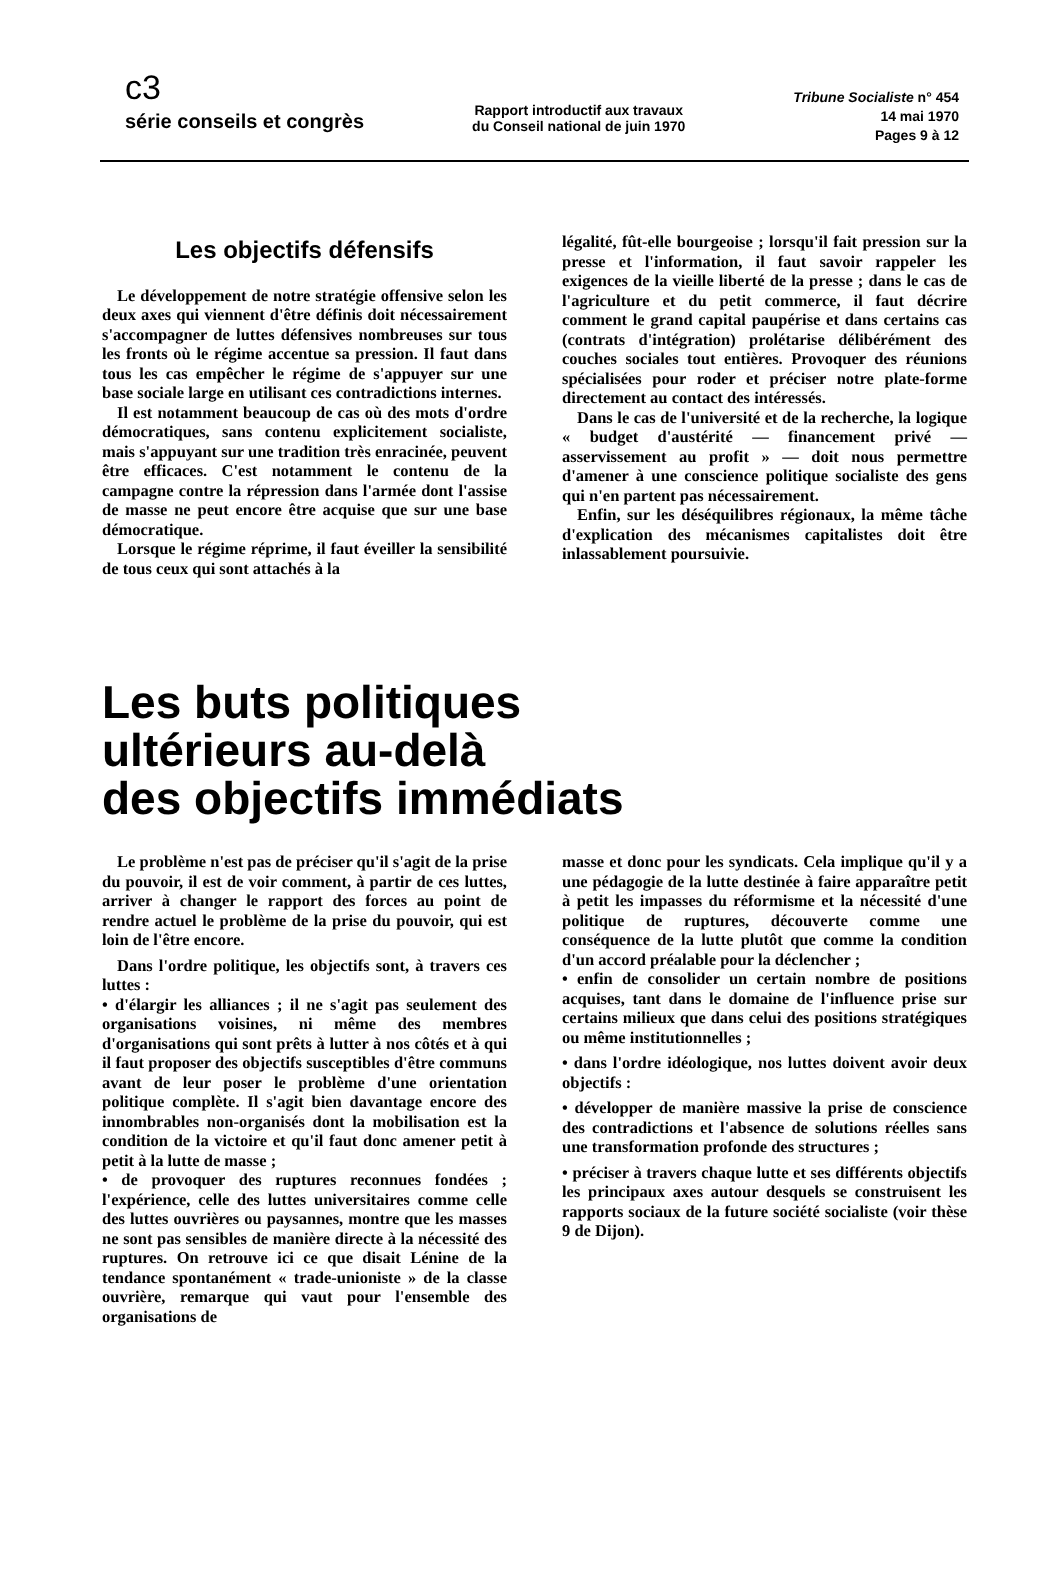c3
série conseils et congrès
Rapport introductif aux travaux
du Conseil national de juin 1970
Tribune Socialiste n° 454
14 mai 1970
Pages 9 à 12
Les objectifs défensifs
Le développement de notre stratégie offensive selon les deux axes qui viennent d'être définis doit nécessairement s'accompagner de luttes défensives nombreuses sur tous les fronts où le régime accentue sa pression. Il faut dans tous les cas empêcher le régime de s'appuyer sur une base sociale large en utilisant ces contradictions internes.
Il est notamment beaucoup de cas où des mots d'ordre démocratiques, sans contenu explicitement socialiste, mais s'appuyant sur une tradition très enracinée, peuvent être efficaces. C'est notamment le contenu de la campagne contre la répression dans l'armée dont l'assise de masse ne peut encore être acquise que sur une base démocratique.
Lorsque le régime réprime, il faut éveiller la sensibilité de tous ceux qui sont attachés à la
légalité, fût-elle bourgeoise ; lorsqu'il fait pression sur la presse et l'information, il faut savoir rappeler les exigences de la vieille liberté de la presse ; dans le cas de l'agriculture et du petit commerce, il faut décrire comment le grand capital paupérise et dans certains cas (contrats d'intégration) prolétarise délibérément des couches sociales tout entières. Provoquer des réunions spécialisées pour roder et préciser notre plate-forme directement au contact des intéressés.
Dans le cas de l'université et de la recherche, la logique « budget d'austérité — financement privé — asservissement au profit » — doit nous permettre d'amener à une conscience politique socialiste des gens qui n'en partent pas nécessairement.
Enfin, sur les déséquilibres régionaux, la même tâche d'explication des mécanismes capitalistes doit être inlassablement poursuivie.
Les buts politiques
ultérieurs au-delà
des objectifs immédiats
Le problème n'est pas de préciser qu'il s'agit de la prise du pouvoir, il est de voir comment, à partir de ces luttes, arriver à changer le rapport des forces au point de rendre actuel le problème de la prise du pouvoir, qui est loin de l'être encore.
Dans l'ordre politique, les objectifs sont, à travers ces luttes :
• d'élargir les alliances ; il ne s'agit pas seulement des organisations voisines, ni même des membres d'organisations qui sont prêts à lutter à nos côtés et à qui il faut proposer des objectifs susceptibles d'être communs avant de leur poser le problème d'une orientation politique complète. Il s'agit bien davantage encore des innombrables non-organisés dont la mobilisation est la condition de la victoire et qu'il faut donc amener petit à petit à la lutte de masse ;
• de provoquer des ruptures reconnues fondées ; l'expérience, celle des luttes universitaires comme celle des luttes ouvrières ou paysannes, montre que les masses ne sont pas sensibles de manière directe à la nécessité des ruptures. On retrouve ici ce que disait Lénine de la tendance spontanément « trade-unioniste » de la classe ouvrière, remarque qui vaut pour l'ensemble des organisations de
masse et donc pour les syndicats. Cela implique qu'il y a une pédagogie de la lutte destinée à faire apparaître petit à petit les impasses du réformisme et la nécessité d'une politique de ruptures, découverte comme une conséquence de la lutte plutôt que comme la condition d'un accord préalable pour la déclencher ;
• enfin de consolider un certain nombre de positions acquises, tant dans le domaine de l'influence prise sur certains milieux que dans celui des positions stratégiques ou même institutionnelles ;
• dans l'ordre idéologique, nos luttes doivent avoir deux objectifs :
• développer de manière massive la prise de conscience des contradictions et l'absence de solutions réelles sans une transformation profonde des structures ;
• préciser à travers chaque lutte et ses différents objectifs les principaux axes autour desquels se construisent les rapports sociaux de la future société socialiste (voir thèse 9 de Dijon).